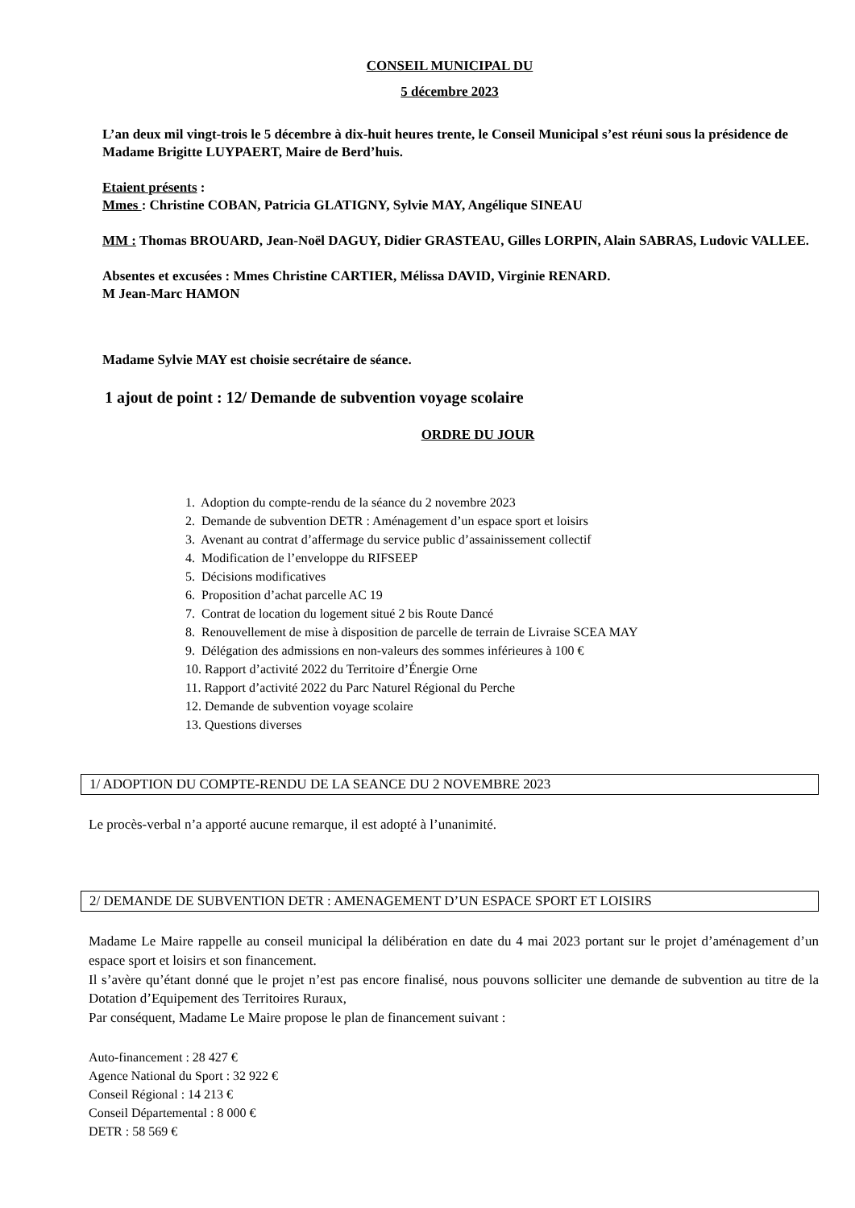CONSEIL MUNICIPAL DU
5 décembre 2023
L’an deux mil vingt-trois le 5 décembre à dix-huit heures trente, le Conseil Municipal s’est réuni sous la présidence de Madame Brigitte LUYPAERT, Maire de Berd’huis.
Etaient présents :
Mmes : Christine COBAN, Patricia GLATIGNY, Sylvie MAY, Angélique SINEAU
MM : Thomas BROUARD, Jean-Noël DAGUY, Didier GRASTEAU, Gilles LORPIN, Alain SABRAS, Ludovic VALLEE.
Absentes et excusées : Mmes Christine CARTIER, Mélissa DAVID, Virginie RENARD.
M Jean-Marc HAMON
Madame Sylvie MAY est choisie secrétaire de séance.
1 ajout de point : 12/ Demande de subvention voyage scolaire
ORDRE DU JOUR
1. Adoption du compte-rendu de la séance du 2 novembre 2023
2. Demande de subvention DETR : Aménagement d’un espace sport et loisirs
3. Avenant au contrat d’affermage du service public d’assainissement collectif
4. Modification de l’enveloppe du RIFSEEP
5. Décisions modificatives
6. Proposition d’achat parcelle AC 19
7. Contrat de location du logement situé 2 bis Route Dancé
8. Renouvellement de mise à disposition de parcelle de terrain de Livraise SCEA MAY
9. Délégation des admissions en non-valeurs des sommes inférieures à 100 €
10. Rapport d’activité 2022 du Territoire d’Énergie Orne
11. Rapport d’activité 2022 du Parc Naturel Régional du Perche
12. Demande de subvention voyage scolaire
13. Questions diverses
1/ ADOPTION DU COMPTE-RENDU DE LA SEANCE DU 2 NOVEMBRE 2023
Le procès-verbal n’a apporté aucune remarque, il est adopté à l’unanimité.
2/ DEMANDE DE SUBVENTION DETR : AMENAGEMENT D’UN ESPACE SPORT ET LOISIRS
Madame Le Maire rappelle au conseil municipal la délibération en date du 4 mai 2023 portant sur le projet d’aménagement d’un espace sport et loisirs et son financement.
Il s’avère qu’étant donné que le projet n’est pas encore finalisé, nous pouvons solliciter une demande de subvention au titre de la Dotation d’Equipement des Territoires Ruraux,
Par conséquent, Madame Le Maire propose le plan de financement suivant :
Auto-financement : 28 427 €
Agence National du Sport : 32 922 €
Conseil Régional : 14 213 €
Conseil Départemental : 8 000 €
DETR : 58 569 €